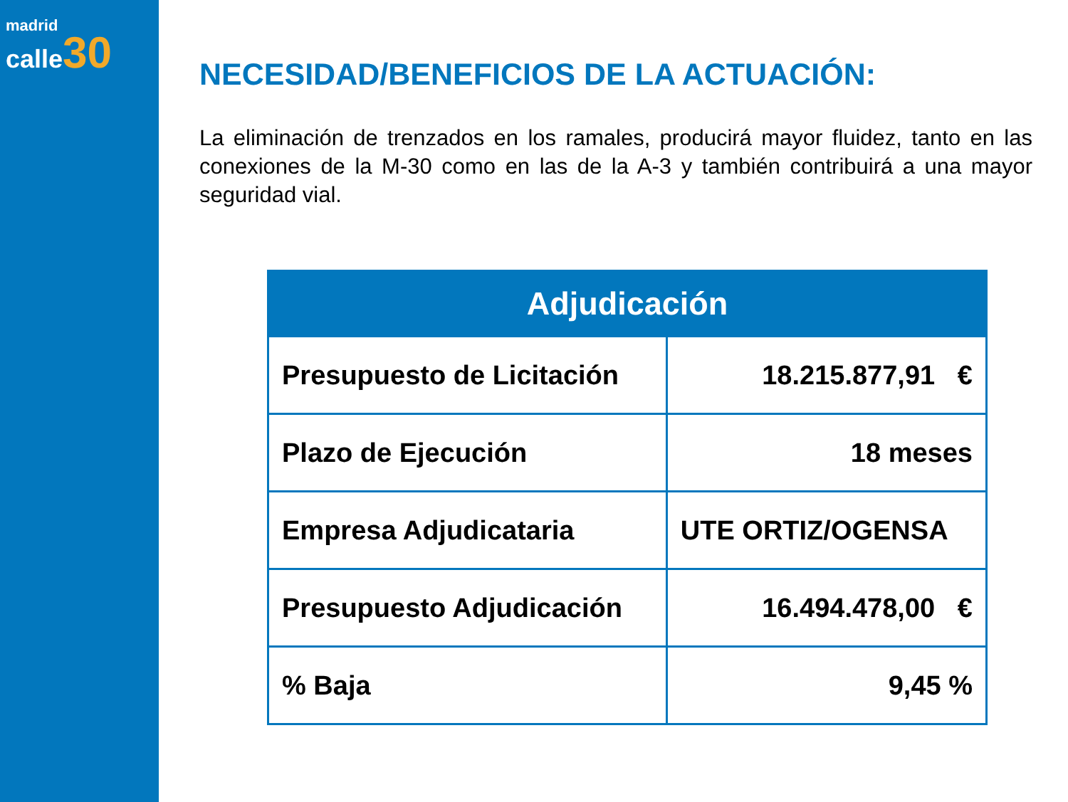madrid
calle 30
NECESIDAD/BENEFICIOS DE LA ACTUACIÓN:
La eliminación de trenzados en los ramales, producirá mayor fluidez, tanto en las conexiones de la M-30 como en las de la A-3 y también contribuirá a una mayor seguridad vial.
| Adjudicación | |
| --- | --- |
| Presupuesto de Licitación | 18.215.877,91 € |
| Plazo de Ejecución | 18 meses |
| Empresa Adjudicataria | UTE ORTIZ/OGENSA |
| Presupuesto Adjudicación | 16.494.478,00 € |
| % Baja | 9,45 % |